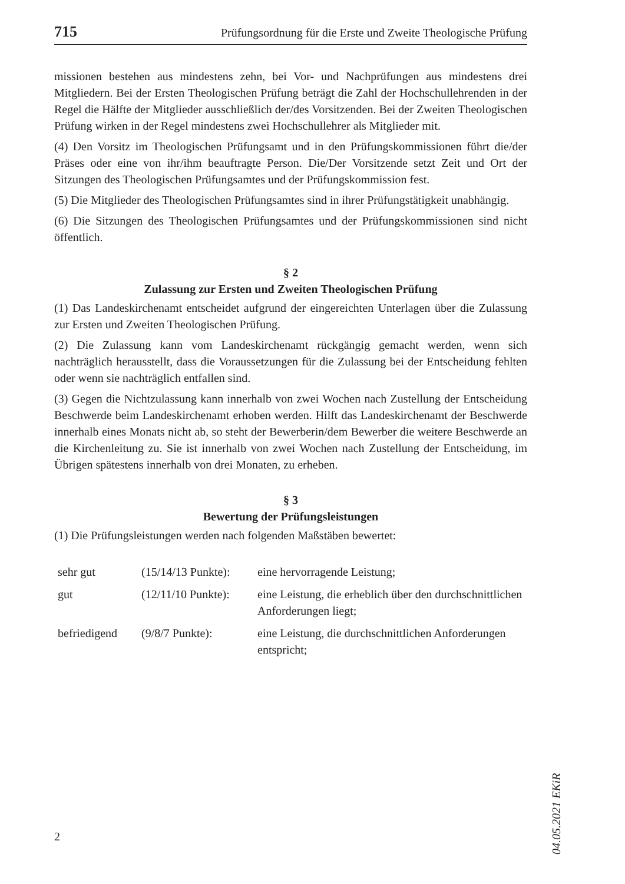715 Prüfungsordnung für die Erste und Zweite Theologische Prüfung
missionen bestehen aus mindestens zehn, bei Vor- und Nachprüfungen aus mindestens drei Mitgliedern. Bei der Ersten Theologischen Prüfung beträgt die Zahl der Hochschullehrenden in der Regel die Hälfte der Mitglieder ausschließlich der/des Vorsitzenden. Bei der Zweiten Theologischen Prüfung wirken in der Regel mindestens zwei Hochschullehrer als Mitglieder mit.
(4) Den Vorsitz im Theologischen Prüfungsamt und in den Prüfungskommissionen führt die/der Präses oder eine von ihr/ihm beauftragte Person. Die/Der Vorsitzende setzt Zeit und Ort der Sitzungen des Theologischen Prüfungsamtes und der Prüfungskommission fest.
(5) Die Mitglieder des Theologischen Prüfungsamtes sind in ihrer Prüfungstätigkeit unabhängig.
(6) Die Sitzungen des Theologischen Prüfungsamtes und der Prüfungskommissionen sind nicht öffentlich.
§ 2
Zulassung zur Ersten und Zweiten Theologischen Prüfung
(1) Das Landeskirchenamt entscheidet aufgrund der eingereichten Unterlagen über die Zulassung zur Ersten und Zweiten Theologischen Prüfung.
(2) Die Zulassung kann vom Landeskirchenamt rückgängig gemacht werden, wenn sich nachträglich herausstellt, dass die Voraussetzungen für die Zulassung bei der Entscheidung fehlten oder wenn sie nachträglich entfallen sind.
(3) Gegen die Nichtzulassung kann innerhalb von zwei Wochen nach Zustellung der Entscheidung Beschwerde beim Landeskirchenamt erhoben werden. Hilft das Landeskirchenamt der Beschwerde innerhalb eines Monats nicht ab, so steht der Bewerberin/dem Bewerber die weitere Beschwerde an die Kirchenleitung zu. Sie ist innerhalb von zwei Wochen nach Zustellung der Entscheidung, im Übrigen spätestens innerhalb von drei Monaten, zu erheben.
§ 3
Bewertung der Prüfungsleistungen
(1) Die Prüfungsleistungen werden nach folgenden Maßstäben bewertet:
| sehr gut | (15/14/13 Punkte): | eine hervorragende Leistung; |
| gut | (12/11/10 Punkte): | eine Leistung, die erheblich über den durchschnittlichen Anforderungen liegt; |
| befriedigend | (9/8/7 Punkte): | eine Leistung, die durchschnittlichen Anforderungen entspricht; |
04.05.2021 EKiR
2